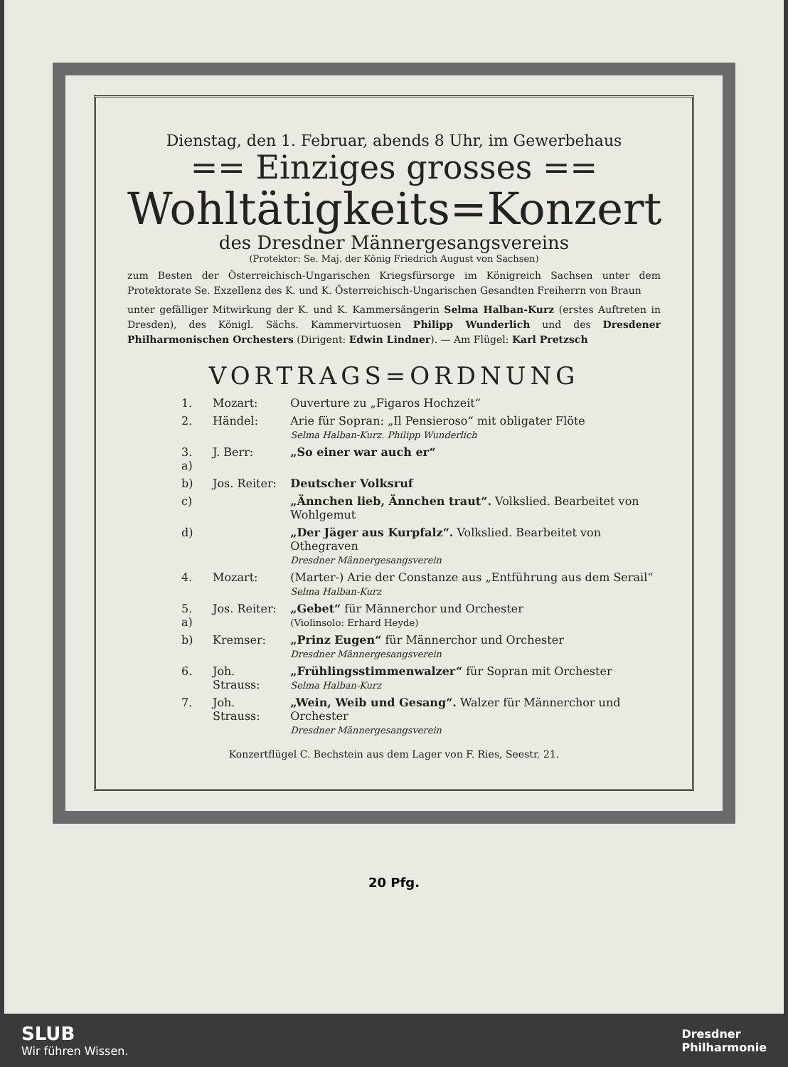Dienstag, den 1. Februar, abends 8 Uhr, im Gewerbehaus
== Einziges grosses ==
Wohltätigkeits=Konzert
des Dresdner Männergesangsvereins
(Protektor: Se. Maj. der König Friedrich August von Sachsen)
zum Besten der Österreichisch-Ungarischen Kriegsfürsorge im Königreich Sachsen unter dem Protektorate Se. Exzellenz des K. und K. Österreichisch-Ungarischen Gesandten Freiherrn von Braun
unter gefälliger Mitwirkung der K. und K. Kammersängerin Selma Halban-Kurz (erstes Auftreten in Dresden), des Königl. Sächs. Kammervirtuosen Philipp Wunderlich und des Dresdener Philharmonischen Orchesters (Dirigent: Edwin Lindner). — Am Flügel: Karl Pretzsch
VORTRAGS=ORDNUNG
| 1. | Mozart: | Ouverture zu „Figaros Hochzeit“ |
| 2. | Händel: | Arie für Sopran: „Il Pensieroso“ mit obligater Flöte Selma Halban-Kurz. Philipp Wunderlich |
| 3. a) | J. Berr: | „So einer war auch er“ |
| b) | Jos. Reiter: | Deutscher Volksruf |
| c) | | „Ännchen lieb, Ännchen traut“. Volkslied. Bearbeitet von Wohlgemut |
| d) | | „Der Jäger aus Kurpfalz“. Volkslied. Bearbeitet von Othegraven Dresdner Männergesangsverein |
| 4. | Mozart: | (Marter-) Arie der Constanze aus „Entführung aus dem Serail“ Selma Halban-Kurz |
| 5. a) | Jos. Reiter: | „Gebet“ für Männerchor und Orchester (Violinsolo: Erhard Heyde) |
| b) | Kremser: | „Prinz Eugen“ für Männerchor und Orchester Dresdner Männergesangsverein |
| 6. | Joh. Strauss: | „Frühlingsstimmenwalzer“ für Sopran mit Orchester Selma Halban-Kurz |
| 7. | Joh. Strauss: | „Wein, Weib und Gesang“. Walzer für Männerchor und Orchester Dresdner Männergesangsverein |
Konzertflügel C. Bechstein aus dem Lager von F. Ries, Seestr. 21.
20 Pfg.
SLUB
Wir führen Wissen.
Dresdner
Philharmonie